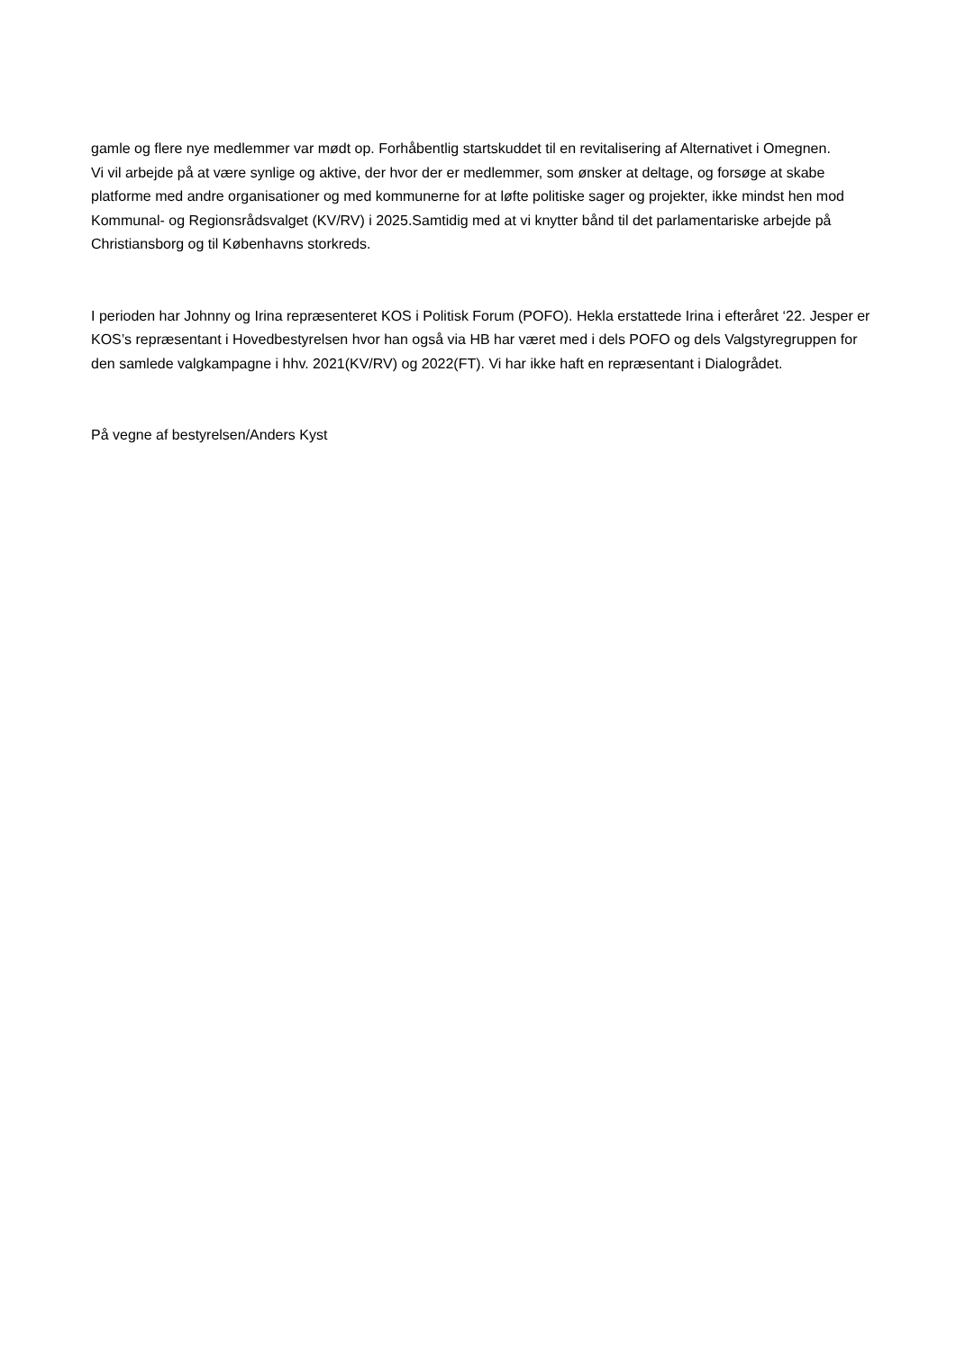gamle og flere nye medlemmer var mødt op. Forhåbentlig startskuddet til en revitalisering af Alternativet i Omegnen.
Vi vil arbejde på at være synlige og aktive, der hvor der er medlemmer, som ønsker at deltage, og forsøge at skabe platforme med andre organisationer og med kommunerne for at løfte politiske sager og projekter, ikke mindst hen mod Kommunal- og Regionsrådsvalget (KV/RV) i 2025.Samtidig med at vi knytter bånd til det parlamentariske arbejde på Christiansborg og til Københavns storkreds.
I perioden har Johnny og Irina repræsenteret KOS i Politisk Forum (POFO). Hekla erstattede Irina i efteråret ‘22. Jesper er KOS’s repræsentant i Hovedbestyrelsen hvor han også via HB har været med i dels POFO og dels Valgstyregruppen for den samlede valgkampagne i hhv. 2021(KV/RV) og 2022(FT). Vi har ikke haft en repræsentant i Dialogrådet.
På vegne af bestyrelsen/Anders Kyst